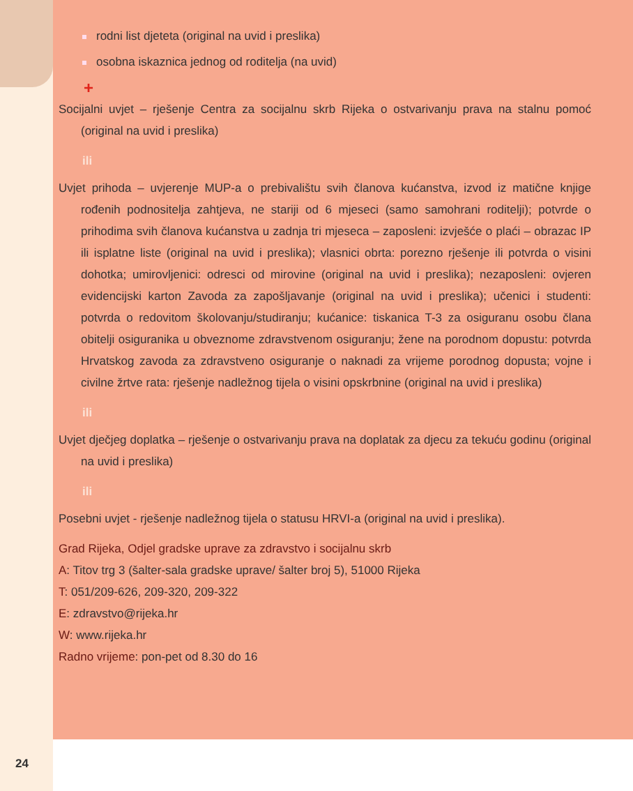rodni list djeteta (original na uvid i preslika)
osobna iskaznica jednog od roditelja (na uvid)
+
Socijalni uvjet – rješenje Centra za socijalnu skrb Rijeka o ostvarivanju prava na stalnu pomoć (original na uvid i preslika)
ili
Uvjet prihoda – uvjerenje MUP-a o prebivalištu svih članova kućanstva, izvod iz matične knjige rođenih podnositelja zahtjeva, ne stariji od 6 mjeseci (samo samohrani roditelji); potvrde o prihodima svih članova kućanstva u zadnja tri mjeseca – zaposleni: izvješće o plaći – obrazac IP ili isplatne liste (original na uvid i preslika); vlasnici obrta: porezno rješenje ili potvrda o visini dohotka; umirovljenici: odresci od mirovine (original na uvid i preslika); nezaposleni: ovjeren evidencijski karton Zavoda za zapošljavanje (original na uvid i preslika); učenici i studenti: potvrda o redovitom školovanju/studiranju; kućanice: tiskanica T-3 za osiguranu osobu člana obitelji osiguranika u obveznome zdravstvenom osiguranju; žene na porodnom dopustu: potvrda Hrvatskog zavoda za zdravstveno osiguranje o naknadi za vrijeme porodnog dopusta; vojne i civilne žrtve rata: rješenje nadležnog tijela o visini opskrbnine (original na uvid i preslika)
ili
Uvjet dječjeg doplatka – rješenje o ostvarivanju prava na doplatak za djecu za tekuću godinu (original na uvid i preslika)
ili
Posebni uvjet - rješenje nadležnog tijela o statusu HRVI-a (original na uvid i preslika).
Grad Rijeka, Odjel gradske uprave za zdravstvo i socijalnu skrb
A: Titov trg 3 (šalter-sala gradske uprave/ šalter broj 5), 51000 Rijeka
T: 051/209-626, 209-320, 209-322
E: zdravstvo@rijeka.hr
W: www.rijeka.hr
Radno vrijeme: pon-pet od 8.30 do 16
24